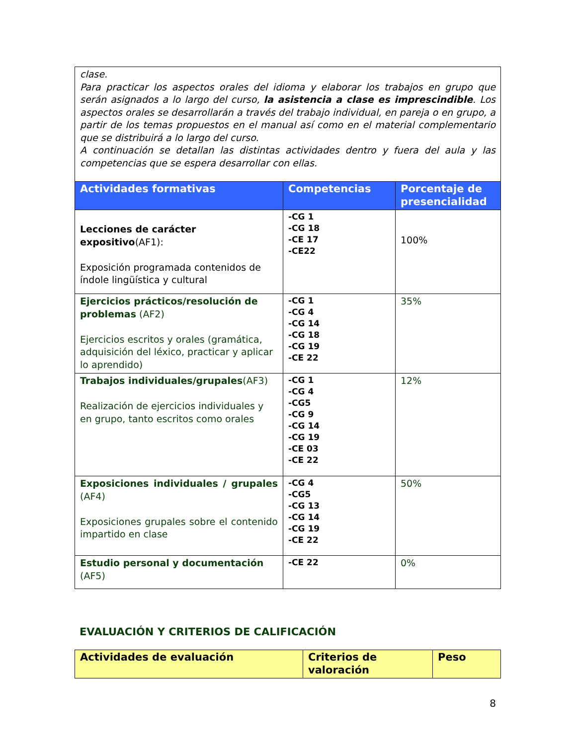clase.
Para practicar los aspectos orales del idioma y elaborar los trabajos en grupo que serán asignados a lo largo del curso, la asistencia a clase es imprescindible. Los aspectos orales se desarrollarán a través del trabajo individual, en pareja o en grupo, a partir de los temas propuestos en el manual así como en el material complementario que se distribuirá a lo largo del curso.
A continuación se detallan las distintas actividades dentro y fuera del aula y las competencias que se espera desarrollar con ellas.
| Actividades formativas | Competencias | Porcentaje de presencialidad |
| --- | --- | --- |
| Lecciones de carácter expositivo (AF1): Exposición programada contenidos de índole lingüística y cultural | -CG 1 -CG 18 -CE 17 -CE22 | 100% |
| Ejercicios prácticos/resolución de problemas (AF2) Ejercicios escritos y orales (gramática, adquisición del léxico, practicar y aplicar lo aprendido) | -CG 1 -CG 4 -CG 14 -CG 18 -CG 19 -CE 22 | 35% |
| Trabajos individuales/grupales (AF3) Realización de ejercicios individuales y en grupo, tanto escritos como orales | -CG 1 -CG 4 -CG5 -CG 9 -CG 14 -CG 19 -CE 03 -CE 22 | 12% |
| Exposiciones individuales / grupales (AF4) Exposiciones grupales sobre el contenido impartido en clase | -CG 4 -CG5 -CG 13 -CG 14 -CG 19 -CE 22 | 50% |
| Estudio personal y documentación (AF5) | -CE 22 | 0% |
EVALUACIÓN Y CRITERIOS DE CALIFICACIÓN
| Actividades de evaluación | Criterios de valoración | Peso |
| --- | --- | --- |
8